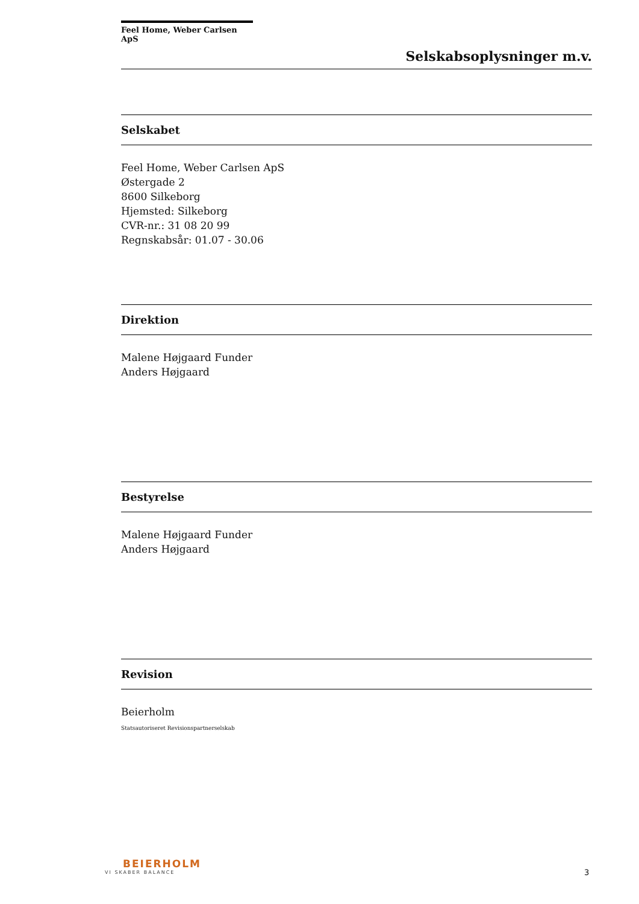Feel Home, Weber Carlsen ApS
Selskabsoplysninger m.v.
Selskabet
Feel Home, Weber Carlsen ApS
Østergade 2
8600 Silkeborg
Hjemsted: Silkeborg
CVR-nr.: 31 08 20 99
Regnskabsår: 01.07 - 30.06
Direktion
Malene Højgaard Funder
Anders Højgaard
Bestyrelse
Malene Højgaard Funder
Anders Højgaard
Revision
Beierholm
Statsautoriseret Revisionspartnerselskab
BEIERHOLM
VI SKABER BALANCE
3